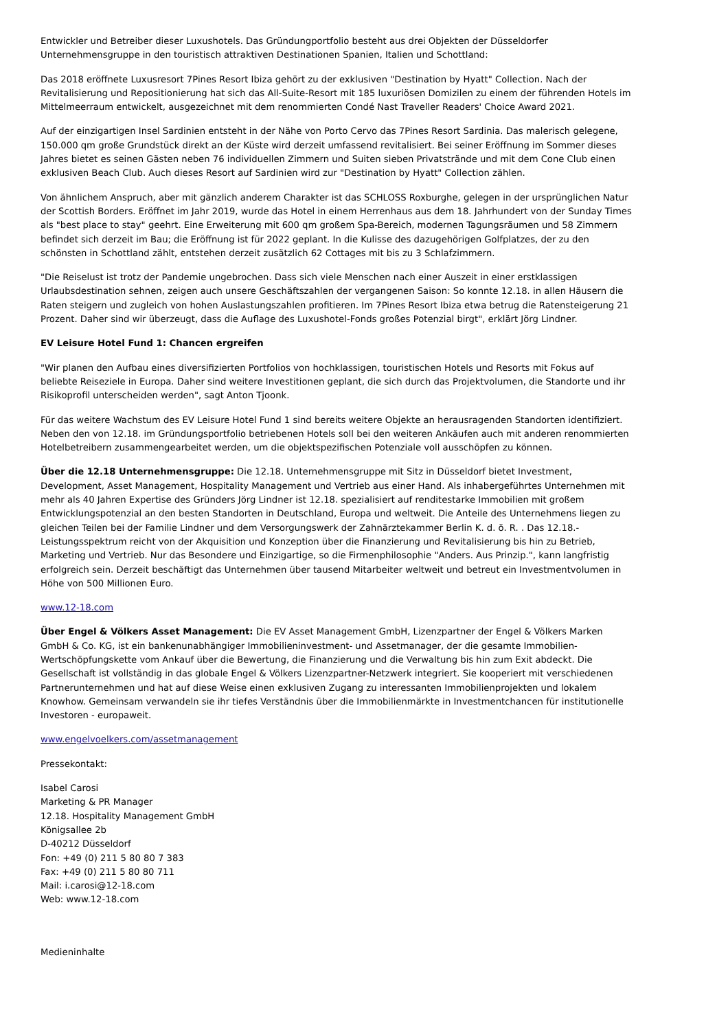Entwickler und Betreiber dieser Luxushotels. Das Gründungportfolio besteht aus drei Objekten der Düsseldorfer Unternehmensgruppe in den touristisch attraktiven Destinationen Spanien, Italien und Schottland:
Das 2018 eröffnete Luxusresort 7Pines Resort Ibiza gehört zu der exklusiven "Destination by Hyatt" Collection. Nach der Revitalisierung und Repositionierung hat sich das All-Suite-Resort mit 185 luxuriösen Domizilen zu einem der führenden Hotels im Mittelmeerraum entwickelt, ausgezeichnet mit dem renommierten Condé Nast Traveller Readers' Choice Award 2021.
Auf der einzigartigen Insel Sardinien entsteht in der Nähe von Porto Cervo das 7Pines Resort Sardinia. Das malerisch gelegene, 150.000 qm große Grundstück direkt an der Küste wird derzeit umfassend revitalisiert. Bei seiner Eröffnung im Sommer dieses Jahres bietet es seinen Gästen neben 76 individuellen Zimmern und Suiten sieben Privatstrände und mit dem Cone Club einen exklusiven Beach Club. Auch dieses Resort auf Sardinien wird zur "Destination by Hyatt" Collection zählen.
Von ähnlichem Anspruch, aber mit gänzlich anderem Charakter ist das SCHLOSS Roxburghe, gelegen in der ursprünglichen Natur der Scottish Borders. Eröffnet im Jahr 2019, wurde das Hotel in einem Herrenhaus aus dem 18. Jahrhundert von der Sunday Times als "best place to stay" geehrt. Eine Erweiterung mit 600 qm großem Spa-Bereich, modernen Tagungsräumen und 58 Zimmern befindet sich derzeit im Bau; die Eröffnung ist für 2022 geplant. In die Kulisse des dazugehörigen Golfplatzes, der zu den schönsten in Schottland zählt, entstehen derzeit zusätzlich 62 Cottages mit bis zu 3 Schlafzimmern.
"Die Reiselust ist trotz der Pandemie ungebrochen. Dass sich viele Menschen nach einer Auszeit in einer erstklassigen Urlaubsdestination sehnen, zeigen auch unsere Geschäftszahlen der vergangenen Saison: So konnte 12.18. in allen Häusern die Raten steigern und zugleich von hohen Auslastungszahlen profitieren. Im 7Pines Resort Ibiza etwa betrug die Ratensteigerung 21 Prozent. Daher sind wir überzeugt, dass die Auflage des Luxushotel-Fonds großes Potenzial birgt", erklärt Jörg Lindner.
EV Leisure Hotel Fund 1: Chancen ergreifen
"Wir planen den Aufbau eines diversifizierten Portfolios von hochklassigen, touristischen Hotels und Resorts mit Fokus auf beliebte Reiseziele in Europa. Daher sind weitere Investitionen geplant, die sich durch das Projektvolumen, die Standorte und ihr Risikoprofil unterscheiden werden", sagt Anton Tjoonk.
Für das weitere Wachstum des EV Leisure Hotel Fund 1 sind bereits weitere Objekte an herausragenden Standorten identifiziert. Neben den von 12.18. im Gründungsportfolio betriebenen Hotels soll bei den weiteren Ankäufen auch mit anderen renommierten Hotelbetreibern zusammengearbeitet werden, um die objektspezifischen Potenziale voll ausschöpfen zu können.
Über die 12.18 Unternehmensgruppe: Die 12.18. Unternehmensgruppe mit Sitz in Düsseldorf bietet Investment, Development, Asset Management, Hospitality Management und Vertrieb aus einer Hand. Als inhabergeführtes Unternehmen mit mehr als 40 Jahren Expertise des Gründers Jörg Lindner ist 12.18. spezialisiert auf renditestarke Immobilien mit großem Entwicklungspotenzial an den besten Standorten in Deutschland, Europa und weltweit. Die Anteile des Unternehmens liegen zu gleichen Teilen bei der Familie Lindner und dem Versorgungswerk der Zahnärztekammer Berlin K. d. ö. R. . Das 12.18.-Leistungsspektrum reicht von der Akquisition und Konzeption über die Finanzierung und Revitalisierung bis hin zu Betrieb, Marketing und Vertrieb. Nur das Besondere und Einzigartige, so die Firmenphilosophie "Anders. Aus Prinzip.", kann langfristig erfolgreich sein. Derzeit beschäftigt das Unternehmen über tausend Mitarbeiter weltweit und betreut ein Investmentvolumen in Höhe von 500 Millionen Euro.
www.12-18.com
Über Engel & Völkers Asset Management: Die EV Asset Management GmbH, Lizenzpartner der Engel & Völkers Marken GmbH & Co. KG, ist ein bankenunabhängiger Immobilieninvestment- und Assetmanager, der die gesamte Immobilien-Wertschöpfungskette vom Ankauf über die Bewertung, die Finanzierung und die Verwaltung bis hin zum Exit abdeckt. Die Gesellschaft ist vollständig in das globale Engel & Völkers Lizenzpartner-Netzwerk integriert. Sie kooperiert mit verschiedenen Partnerunternehmen und hat auf diese Weise einen exklusiven Zugang zu interessanten Immobilienprojekten und lokalem Knowhow. Gemeinsam verwandeln sie ihr tiefes Verständnis über die Immobilienmärkte in Investmentchancen für institutionelle Investoren - europaweit.
www.engelvoelkers.com/assetmanagement
Pressekontakt:
Isabel Carosi
Marketing & PR Manager
12.18. Hospitality Management GmbH
Königsallee 2b
D-40212 Düsseldorf
Fon: +49 (0) 211 5 80 80 7 383
Fax: +49 (0) 211 5 80 80 711
Mail: i.carosi@12-18.com
Web: www.12-18.com
Medieninhalte